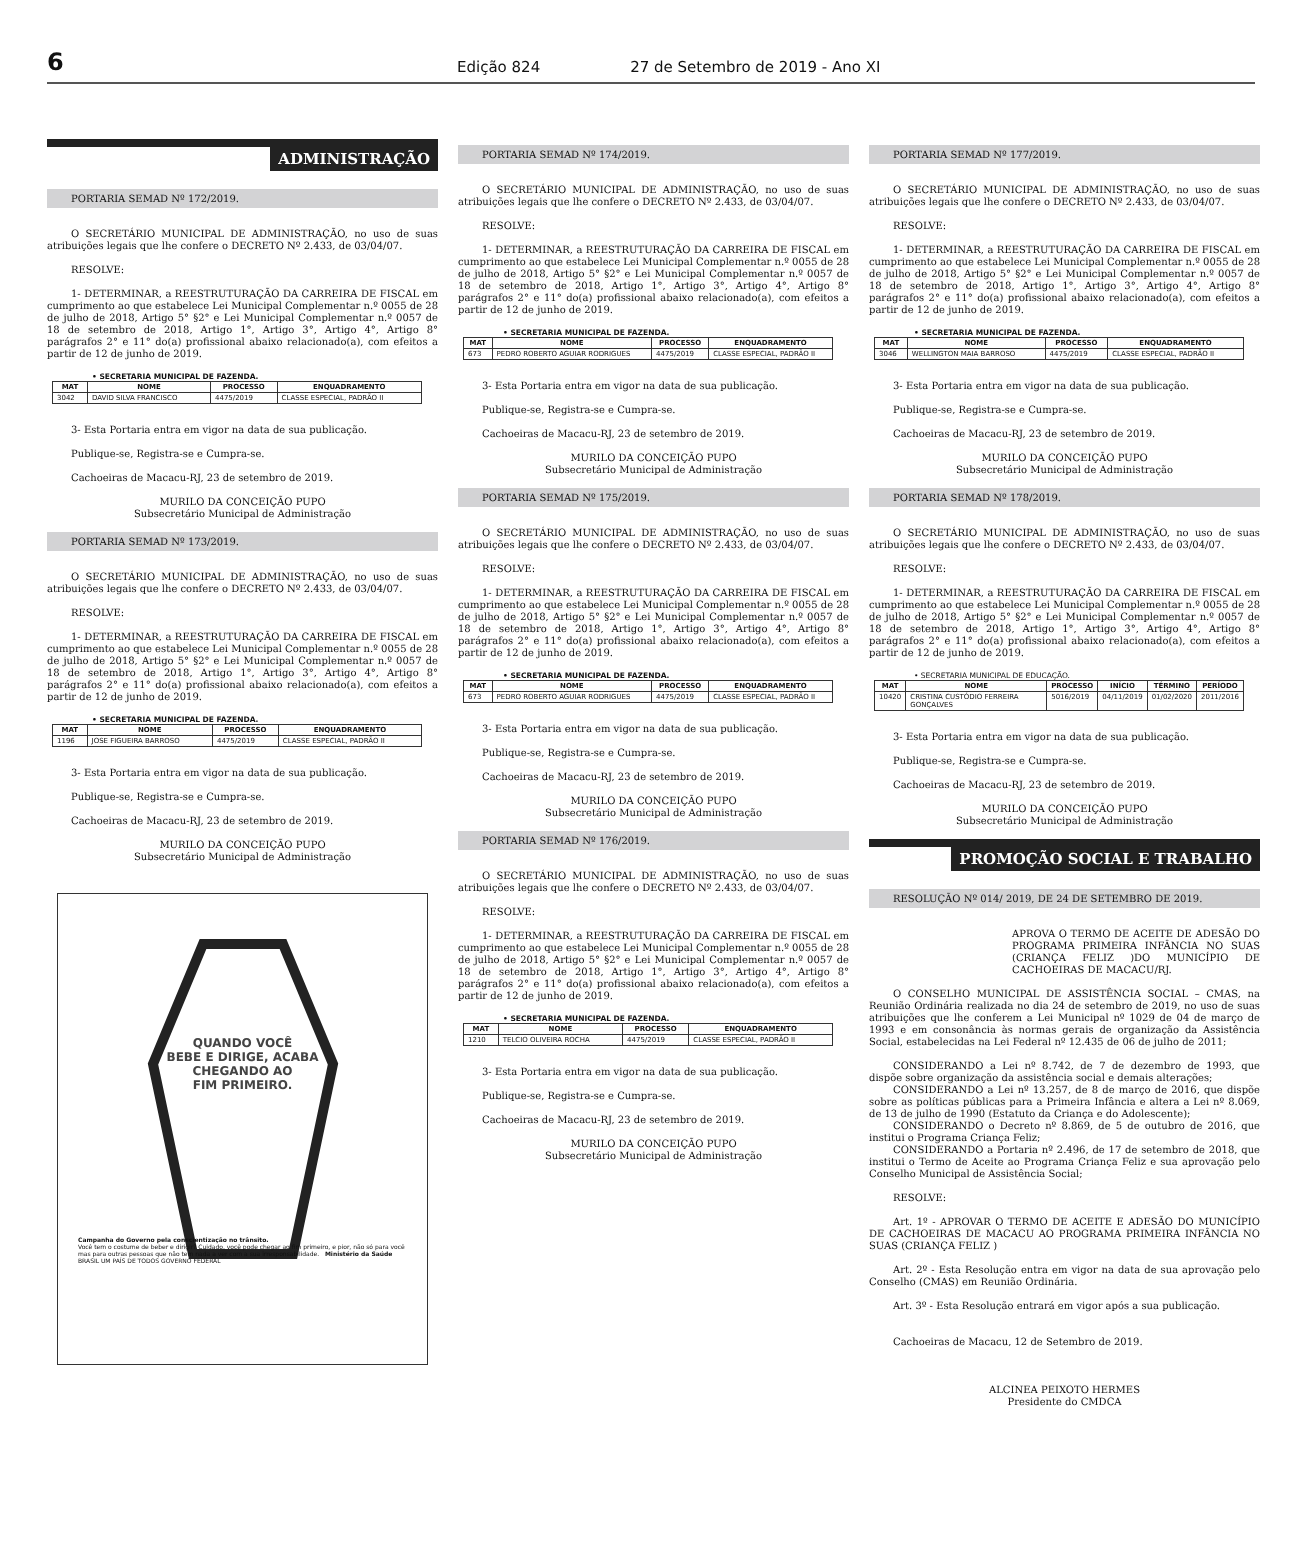6
Edição 824 27 de Setembro de 2019 - Ano XI
ADMINISTRAÇÃO
PORTARIA SEMAD Nº 172/2019.
O SECRETÁRIO MUNICIPAL DE ADMINISTRAÇÃO, no uso de suas atribuições legais que lhe confere o DECRETO Nº 2.433, de 03/04/07.
RESOLVE:
1- DETERMINAR, a REESTRUTURAÇÃO DA CARREIRA DE FISCAL em cumprimento ao que estabelece Lei Municipal Complementar n.º 0055 de 28 de julho de 2018, Artigo 5° §2° e Lei Municipal Complementar n.º 0057 de 18 de setembro de 2018, Artigo 1°, Artigo 3°, Artigo 4°, Artigo 8° parágrafos 2° e 11° do(a) profissional abaixo relacionado(a), com efeitos a partir de 12 de junho de 2019.
• SECRETARIA MUNICIPAL DE FAZENDA.
| MAT | NOME | PROCESSO | ENQUADRAMENTO |
| --- | --- | --- | --- |
| 3042 | DAVID SILVA FRANCISCO | 4475/2019 | CLASSE ESPECIAL, PADRÃO II |
3- Esta Portaria entra em vigor na data de sua publicação.
Publique-se, Registra-se e Cumpra-se.
Cachoeiras de Macacu-RJ, 23 de setembro de 2019.
MURILO DA CONCEIÇÃO PUPO
Subsecretário Municipal de Administração
PORTARIA SEMAD Nº 173/2019.
O SECRETÁRIO MUNICIPAL DE ADMINISTRAÇÃO, no uso de suas atribuições legais que lhe confere o DECRETO Nº 2.433, de 03/04/07.
RESOLVE:
1- DETERMINAR, a REESTRUTURAÇÃO DA CARREIRA DE FISCAL em cumprimento ao que estabelece Lei Municipal Complementar n.º 0055 de 28 de julho de 2018, Artigo 5° §2° e Lei Municipal Complementar n.º 0057 de 18 de setembro de 2018, Artigo 1°, Artigo 3°, Artigo 4°, Artigo 8° parágrafos 2° e 11° do(a) profissional abaixo relacionado(a), com efeitos a partir de 12 de junho de 2019.
• SECRETARIA MUNICIPAL DE FAZENDA.
| MAT | NOME | PROCESSO | ENQUADRAMENTO |
| --- | --- | --- | --- |
| 1196 | JOSE FIGUEIRA BARROSO | 4475/2019 | CLASSE ESPECIAL, PADRÃO II |
3- Esta Portaria entra em vigor na data de sua publicação.
Publique-se, Registra-se e Cumpra-se.
Cachoeiras de Macacu-RJ, 23 de setembro de 2019.
MURILO DA CONCEIÇÃO PUPO
Subsecretário Municipal de Administração
QUANDO VOCÊ
BEBE E DIRIGE, ACABA
CHEGANDO AO
FIM PRIMEIRO.
Campanha do Governo pela conscientização no trânsito.
Você tem o costume de beber e dirigir? Cuidado, você pode chegar ao fim primeiro, e pior, não só para você mas para outras pessoas que não tem nada a ver com a sua irresponsabilidade. Ministério da Saúde BRASIL UM PAÍS DE TODOS GOVERNO FEDERAL
PORTARIA SEMAD Nº 174/2019.
O SECRETÁRIO MUNICIPAL DE ADMINISTRAÇÃO, no uso de suas atribuições legais que lhe confere o DECRETO Nº 2.433, de 03/04/07.
RESOLVE:
1- DETERMINAR, a REESTRUTURAÇÃO DA CARREIRA DE FISCAL em cumprimento ao que estabelece Lei Municipal Complementar n.º 0055 de 28 de julho de 2018, Artigo 5° §2° e Lei Municipal Complementar n.º 0057 de 18 de setembro de 2018, Artigo 1°, Artigo 3°, Artigo 4°, Artigo 8° parágrafos 2° e 11° do(a) profissional abaixo relacionado(a), com efeitos a partir de 12 de junho de 2019.
• SECRETARIA MUNICIPAL DE FAZENDA.
| MAT | NOME | PROCESSO | ENQUADRAMENTO |
| --- | --- | --- | --- |
| 673 | PEDRO ROBERTO AGUIAR RODRIGUES | 4475/2019 | CLASSE ESPECIAL, PADRÃO II |
3- Esta Portaria entra em vigor na data de sua publicação.
Publique-se, Registra-se e Cumpra-se.
Cachoeiras de Macacu-RJ, 23 de setembro de 2019.
MURILO DA CONCEIÇÃO PUPO
Subsecretário Municipal de Administração
PORTARIA SEMAD Nº 175/2019.
O SECRETÁRIO MUNICIPAL DE ADMINISTRAÇÃO, no uso de suas atribuições legais que lhe confere o DECRETO Nº 2.433, de 03/04/07.
RESOLVE:
1- DETERMINAR, a REESTRUTURAÇÃO DA CARREIRA DE FISCAL em cumprimento ao que estabelece Lei Municipal Complementar n.º 0055 de 28 de julho de 2018, Artigo 5° §2° e Lei Municipal Complementar n.º 0057 de 18 de setembro de 2018, Artigo 1°, Artigo 3°, Artigo 4°, Artigo 8° parágrafos 2° e 11° do(a) profissional abaixo relacionado(a), com efeitos a partir de 12 de junho de 2019.
• SECRETARIA MUNICIPAL DE FAZENDA.
| MAT | NOME | PROCESSO | ENQUADRAMENTO |
| --- | --- | --- | --- |
| 673 | PEDRO ROBERTO AGUIAR RODRIGUES | 4475/2019 | CLASSE ESPECIAL, PADRÃO II |
3- Esta Portaria entra em vigor na data de sua publicação.
Publique-se, Registra-se e Cumpra-se.
Cachoeiras de Macacu-RJ, 23 de setembro de 2019.
MURILO DA CONCEIÇÃO PUPO
Subsecretário Municipal de Administração
PORTARIA SEMAD Nº 176/2019.
O SECRETÁRIO MUNICIPAL DE ADMINISTRAÇÃO, no uso de suas atribuições legais que lhe confere o DECRETO Nº 2.433, de 03/04/07.
RESOLVE:
1- DETERMINAR, a REESTRUTURAÇÃO DA CARREIRA DE FISCAL em cumprimento ao que estabelece Lei Municipal Complementar n.º 0055 de 28 de julho de 2018, Artigo 5° §2° e Lei Municipal Complementar n.º 0057 de 18 de setembro de 2018, Artigo 1°, Artigo 3°, Artigo 4°, Artigo 8° parágrafos 2° e 11° do(a) profissional abaixo relacionado(a), com efeitos a partir de 12 de junho de 2019.
• SECRETARIA MUNICIPAL DE FAZENDA.
| MAT | NOME | PROCESSO | ENQUADRAMENTO |
| --- | --- | --- | --- |
| 1210 | TELCIO OLIVEIRA ROCHA | 4475/2019 | CLASSE ESPECIAL, PADRÃO II |
3- Esta Portaria entra em vigor na data de sua publicação.
Publique-se, Registra-se e Cumpra-se.
Cachoeiras de Macacu-RJ, 23 de setembro de 2019.
MURILO DA CONCEIÇÃO PUPO
Subsecretário Municipal de Administração
PORTARIA SEMAD Nº 177/2019.
O SECRETÁRIO MUNICIPAL DE ADMINISTRAÇÃO, no uso de suas atribuições legais que lhe confere o DECRETO Nº 2.433, de 03/04/07.
RESOLVE:
1- DETERMINAR, a REESTRUTURAÇÃO DA CARREIRA DE FISCAL em cumprimento ao que estabelece Lei Municipal Complementar n.º 0055 de 28 de julho de 2018, Artigo 5° §2° e Lei Municipal Complementar n.º 0057 de 18 de setembro de 2018, Artigo 1°, Artigo 3°, Artigo 4°, Artigo 8° parágrafos 2° e 11° do(a) profissional abaixo relacionado(a), com efeitos a partir de 12 de junho de 2019.
• SECRETARIA MUNICIPAL DE FAZENDA.
| MAT | NOME | PROCESSO | ENQUADRAMENTO |
| --- | --- | --- | --- |
| 3046 | WELLINGTON MAIA BARROSO | 4475/2019 | CLASSE ESPECIAL, PADRÃO II |
3- Esta Portaria entra em vigor na data de sua publicação.
Publique-se, Registra-se e Cumpra-se.
Cachoeiras de Macacu-RJ, 23 de setembro de 2019.
MURILO DA CONCEIÇÃO PUPO
Subsecretário Municipal de Administração
PORTARIA SEMAD Nº 178/2019.
O SECRETÁRIO MUNICIPAL DE ADMINISTRAÇÃO, no uso de suas atribuições legais que lhe confere o DECRETO Nº 2.433, de 03/04/07.
RESOLVE:
1- DETERMINAR, a REESTRUTURAÇÃO DA CARREIRA DE FISCAL em cumprimento ao que estabelece Lei Municipal Complementar n.º 0055 de 28 de julho de 2018, Artigo 5° §2° e Lei Municipal Complementar n.º 0057 de 18 de setembro de 2018, Artigo 1°, Artigo 3°, Artigo 4°, Artigo 8° parágrafos 2° e 11° do(a) profissional abaixo relacionado(a), com efeitos a partir de 12 de junho de 2019.
• SECRETARIA MUNICIPAL DE EDUCAÇÃO.
| MAT | NOME | PROCESSO | INÍCIO | TÉRMINO | PERÍODO |
| --- | --- | --- | --- | --- | --- |
| 10420 | CRISTINA CUSTÓDIO FERREIRA GONÇALVES | 5016/2019 | 04/11/2019 | 01/02/2020 | 2011/2016 |
3- Esta Portaria entra em vigor na data de sua publicação.
Publique-se, Registra-se e Cumpra-se.
Cachoeiras de Macacu-RJ, 23 de setembro de 2019.
MURILO DA CONCEIÇÃO PUPO
Subsecretário Municipal de Administração
PROMOÇÃO SOCIAL E TRABALHO
RESOLUÇÃO Nº 014/ 2019, DE 24 DE SETEMBRO DE 2019.
APROVA O TERMO DE ACEITE DE ADESÃO DO PROGRAMA PRIMEIRA INFÂNCIA NO SUAS (CRIANÇA FELIZ )DO MUNICÍPIO DE CACHOEIRAS DE MACACU/RJ.
O CONSELHO MUNICIPAL DE ASSISTÊNCIA SOCIAL – CMAS, na Reunião Ordinária realizada no dia 24 de setembro de 2019, no uso de suas atribuições que lhe conferem a Lei Municipal nº 1029 de 04 de março de 1993 e em consonância às normas gerais de organização da Assistência Social, estabelecidas na Lei Federal nº 12.435 de 06 de julho de 2011;
CONSIDERANDO a Lei nº 8.742, de 7 de dezembro de 1993, que dispõe sobre organização da assistência social e demais alterações;
CONSIDERANDO a Lei nº 13.257, de 8 de março de 2016, que dispõe sobre as políticas públicas para a Primeira Infância e altera a Lei nº 8.069, de 13 de julho de 1990 (Estatuto da Criança e do Adolescente);
CONSIDERANDO o Decreto nº 8.869, de 5 de outubro de 2016, que institui o Programa Criança Feliz;
CONSIDERANDO a Portaria nº 2.496, de 17 de setembro de 2018, que institui o Termo de Aceite ao Programa Criança Feliz e sua aprovação pelo Conselho Municipal de Assistência Social;
RESOLVE:
Art. 1º - APROVAR O TERMO DE ACEITE E ADESÃO DO MUNICÍPIO DE CACHOEIRAS DE MACACU AO PROGRAMA PRIMEIRA INFÂNCIA NO SUAS (CRIANÇA FELIZ )
Art. 2º - Esta Resolução entra em vigor na data de sua aprovação pelo Conselho (CMAS) em Reunião Ordinária.
Art. 3º - Esta Resolução entrará em vigor após a sua publicação.
Cachoeiras de Macacu, 12 de Setembro de 2019.
ALCINEA PEIXOTO HERMES
Presidente do CMDCA